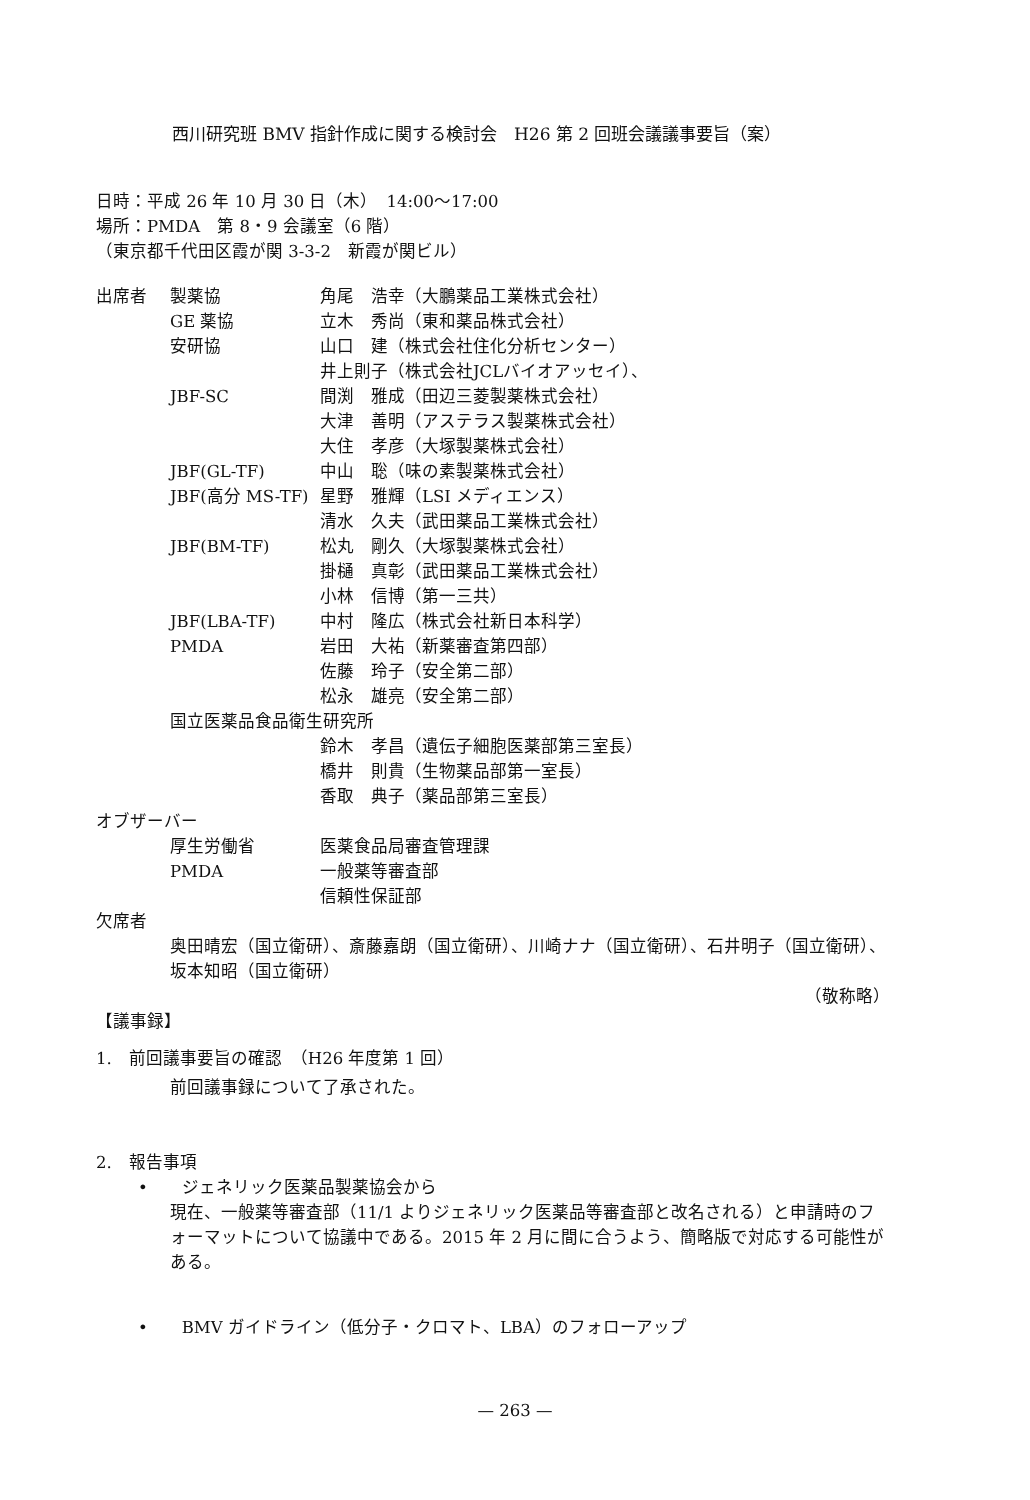西川研究班 BMV 指針作成に関する検討会　H26 第 2 回班会議議事要旨（案）
日時：平成 26 年 10 月 30 日（木）　14:00〜17:00
場所：PMDA　第 8・9 会議室（6 階）
（東京都千代田区霞が関 3-3-2　新霞が関ビル）
| 出席者 | 製薬協 | 角尾 浩幸（大鵬薬品工業株式会社） |
| | GE 薬協 | 立木 秀尚（東和薬品株式会社） |
| | 安研協 | 山口 建（株式会社住化分析センター） |
| | | 井上則子（株式会社JCLバイオアッセイ）、 |
| | JBF-SC | 間渕 雅成（田辺三菱製薬株式会社） |
| | | 大津 善明（アステラス製薬株式会社） |
| | | 大住 孝彦（大塚製薬株式会社） |
| | JBF(GL-TF) | 中山 聡（味の素製薬株式会社） |
| | JBF(高分 MS-TF) | 星野 雅輝（LSI メディエンス） |
| | | 清水 久夫（武田薬品工業株式会社） |
| | JBF(BM-TF) | 松丸 剛久（大塚製薬株式会社） |
| | | 掛樋 真彰（武田薬品工業株式会社） |
| | | 小林 信博（第一三共） |
| | JBF(LBA-TF) | 中村 隆広（株式会社新日本科学） |
| | PMDA | 岩田 大祐（新薬審査第四部） |
| | | 佐藤 玲子（安全第二部） |
| | | 松永 雄亮（安全第二部） |
| | 国立医薬品食品衛生研究所 | |
| | | 鈴木 孝昌（遺伝子細胞医薬部第三室長） |
| | | 橋井 則貴（生物薬品部第一室長） |
| | | 香取 典子（薬品部第三室長） |
| オブザーバー | | |
| | 厚生労働省 | 医薬食品局審査管理課 |
| | PMDA | 一般薬等審査部 |
| | | 信頼性保証部 |
| 欠席者 | | |
奥田晴宏（国立衛研）、斎藤嘉朗（国立衛研）、川崎ナナ（国立衛研）、石井明子（国立衛研）、坂本知昭（国立衛研）
（敬称略）
【議事録】
1.　前回議事要旨の確認　（H26 年度第 1 回）
前回議事録について了承された。
2.　報告事項
•　　ジェネリック医薬品製薬協会から
現在、一般薬等審査部（11/1 よりジェネリック医薬品等審査部と改名される）と申請時のフォーマットについて協議中である。2015 年 2 月に間に合うよう、簡略版で対応する可能性がある。
•　　BMV ガイドライン（低分子・クロマト、LBA）のフォローアップ
— 263 —